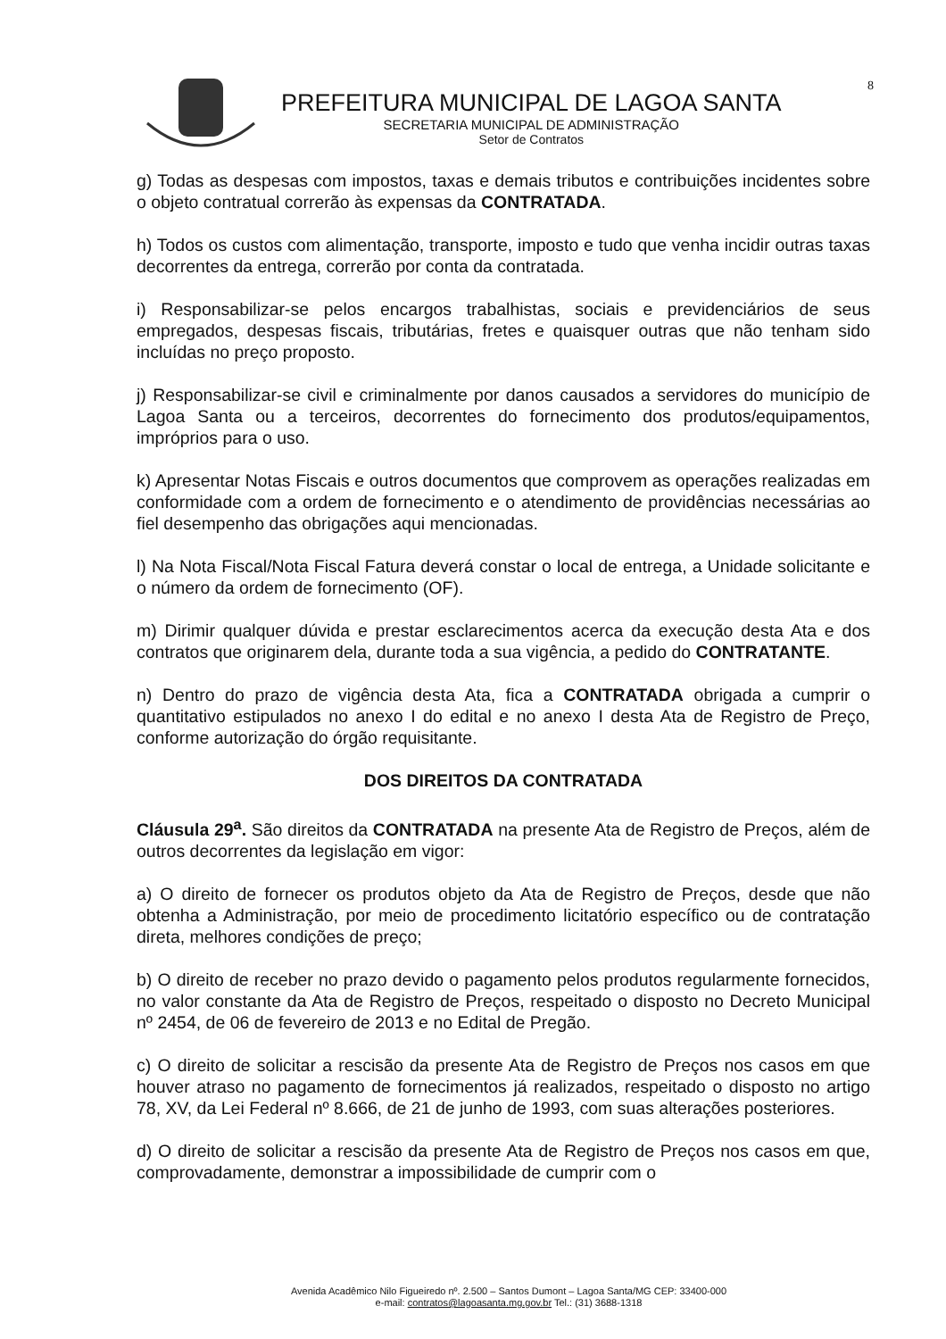8
PREFEITURA MUNICIPAL DE LAGOA SANTA
SECRETARIA MUNICIPAL DE ADMINISTRAÇÃO
Setor de Contratos
g) Todas as despesas com impostos, taxas e demais tributos e contribuições incidentes sobre o objeto contratual correrão às expensas da CONTRATADA.
h) Todos os custos com alimentação, transporte, imposto e tudo que venha incidir outras taxas decorrentes da entrega, correrão por conta da contratada.
i) Responsabilizar-se pelos encargos trabalhistas, sociais e previdenciários de seus empregados, despesas fiscais, tributárias, fretes e quaisquer outras que não tenham sido incluídas no preço proposto.
j) Responsabilizar-se civil e criminalmente por danos causados a servidores do município de Lagoa Santa ou a terceiros, decorrentes do fornecimento dos produtos/equipamentos, impróprios para o uso.
k) Apresentar Notas Fiscais e outros documentos que comprovem as operações realizadas em conformidade com a ordem de fornecimento e o atendimento de providências necessárias ao fiel desempenho das obrigações aqui mencionadas.
l) Na Nota Fiscal/Nota Fiscal Fatura deverá constar o local de entrega, a Unidade solicitante e o número da ordem de fornecimento (OF).
m) Dirimir qualquer dúvida e prestar esclarecimentos acerca da execução desta Ata e dos contratos que originarem dela, durante toda a sua vigência, a pedido do CONTRATANTE.
n) Dentro do prazo de vigência desta Ata, fica a CONTRATADA obrigada a cumprir o quantitativo estipulados no anexo I do edital e no anexo I desta Ata de Registro de Preço, conforme autorização do órgão requisitante.
DOS DIREITOS DA CONTRATADA
Cláusula 29<sup>a</sup>. São direitos da CONTRATADA na presente Ata de Registro de Preços, além de outros decorrentes da legislação em vigor:
a) O direito de fornecer os produtos objeto da Ata de Registro de Preços, desde que não obtenha a Administração, por meio de procedimento licitatório específico ou de contratação direta, melhores condições de preço;
b) O direito de receber no prazo devido o pagamento pelos produtos regularmente fornecidos, no valor constante da Ata de Registro de Preços, respeitado o disposto no Decreto Municipal nº 2454, de 06 de fevereiro de 2013 e no Edital de Pregão.
c) O direito de solicitar a rescisão da presente Ata de Registro de Preços nos casos em que houver atraso no pagamento de fornecimentos já realizados, respeitado o disposto no artigo 78, XV, da Lei Federal nº 8.666, de 21 de junho de 1993, com suas alterações posteriores.
d) O direito de solicitar a rescisão da presente Ata de Registro de Preços nos casos em que, comprovadamente, demonstrar a impossibilidade de cumprir com o
Avenida Acadêmico Nilo Figueiredo nº. 2.500 – Santos Dumont – Lagoa Santa/MG CEP: 33400-000
e-mail: contratos@lagoasanta.mg.gov.br Tel.: (31) 3688-1318